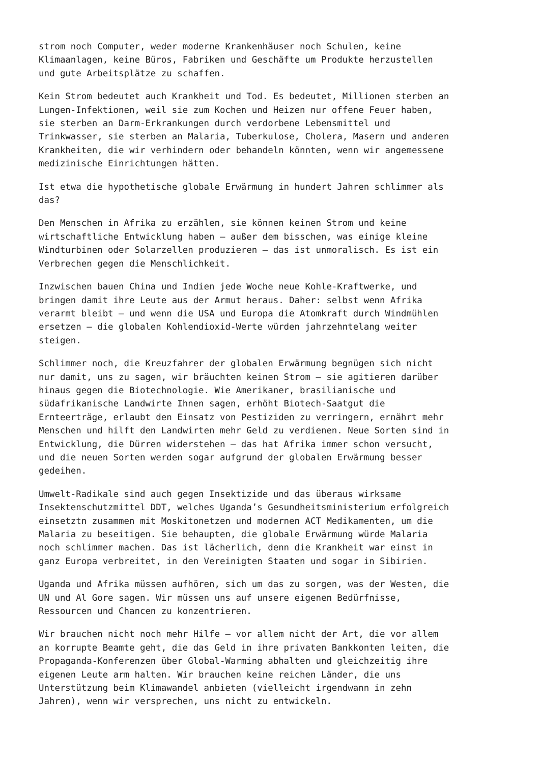strom noch Computer, weder moderne Krankenhäuser noch Schulen, keine Klimaanlagen, keine Büros, Fabriken und Geschäfte um Produkte herzustellen und gute Arbeitsplätze zu schaffen.
Kein Strom bedeutet auch Krankheit und Tod. Es bedeutet, Millionen sterben an Lungen-Infektionen, weil sie zum Kochen und Heizen nur offene Feuer haben, sie sterben an Darm-Erkrankungen durch verdorbene Lebensmittel und Trinkwasser, sie sterben an Malaria, Tuberkulose, Cholera, Masern und anderen Krankheiten, die wir verhindern oder behandeln könnten, wenn wir angemessene medizinische Einrichtungen hätten.
Ist etwa die hypothetische globale Erwärmung in hundert Jahren schlimmer als das?
Den Menschen in Afrika zu erzählen, sie können keinen Strom und keine wirtschaftliche Entwicklung haben – außer dem bisschen, was einige kleine Windturbinen oder Solarzellen produzieren – das ist unmoralisch. Es ist ein Verbrechen gegen die Menschlichkeit.
Inzwischen bauen China und Indien jede Woche neue Kohle-Kraftwerke, und bringen damit ihre Leute aus der Armut heraus. Daher: selbst wenn Afrika verarmt bleibt – und wenn die USA und Europa die Atomkraft durch Windmühlen ersetzen – die globalen Kohlendioxid-Werte würden jahrzehntelang weiter steigen.
Schlimmer noch, die Kreuzfahrer der globalen Erwärmung begnügen sich nicht nur damit, uns zu sagen, wir bräuchten keinen Strom – sie agitieren darüber hinaus gegen die Biotechnologie. Wie Amerikaner, brasilianische und südafrikanische Landwirte Ihnen sagen, erhöht Biotech-Saatgut die Ernteerträge, erlaubt den Einsatz von Pestiziden zu verringern, ernährt mehr Menschen und hilft den Landwirten mehr Geld zu verdienen. Neue Sorten sind in Entwicklung, die Dürren widerstehen – das hat Afrika immer schon versucht, und die neuen Sorten werden sogar aufgrund der globalen Erwärmung besser gedeihen.
Umwelt-Radikale sind auch gegen Insektizide und das überaus wirksame Insektenschutzmittel DDT, welches Uganda’s Gesundheitsministerium erfolgreich einsetztn zusammen mit Moskitonetzen und modernen ACT Medikamenten, um die Malaria zu beseitigen. Sie behaupten, die globale Erwärmung würde Malaria noch schlimmer machen. Das ist lächerlich, denn die Krankheit war einst in ganz Europa verbreitet, in den Vereinigten Staaten und sogar in Sibirien.
Uganda und Afrika müssen aufhören, sich um das zu sorgen, was der Westen, die UN und Al Gore sagen. Wir müssen uns auf unsere eigenen Bedürfnisse, Ressourcen und Chancen zu konzentrieren.
Wir brauchen nicht noch mehr Hilfe – vor allem nicht der Art, die vor allem an korrupte Beamte geht, die das Geld in ihre privaten Bankkonten leiten, die Propaganda-Konferenzen über Global-Warming abhalten und gleichzeitig ihre eigenen Leute arm halten. Wir brauchen keine reichen Länder, die uns Unterstützung beim Klimawandel anbieten (vielleicht irgendwann in zehn Jahren), wenn wir versprechen, uns nicht zu entwickeln.